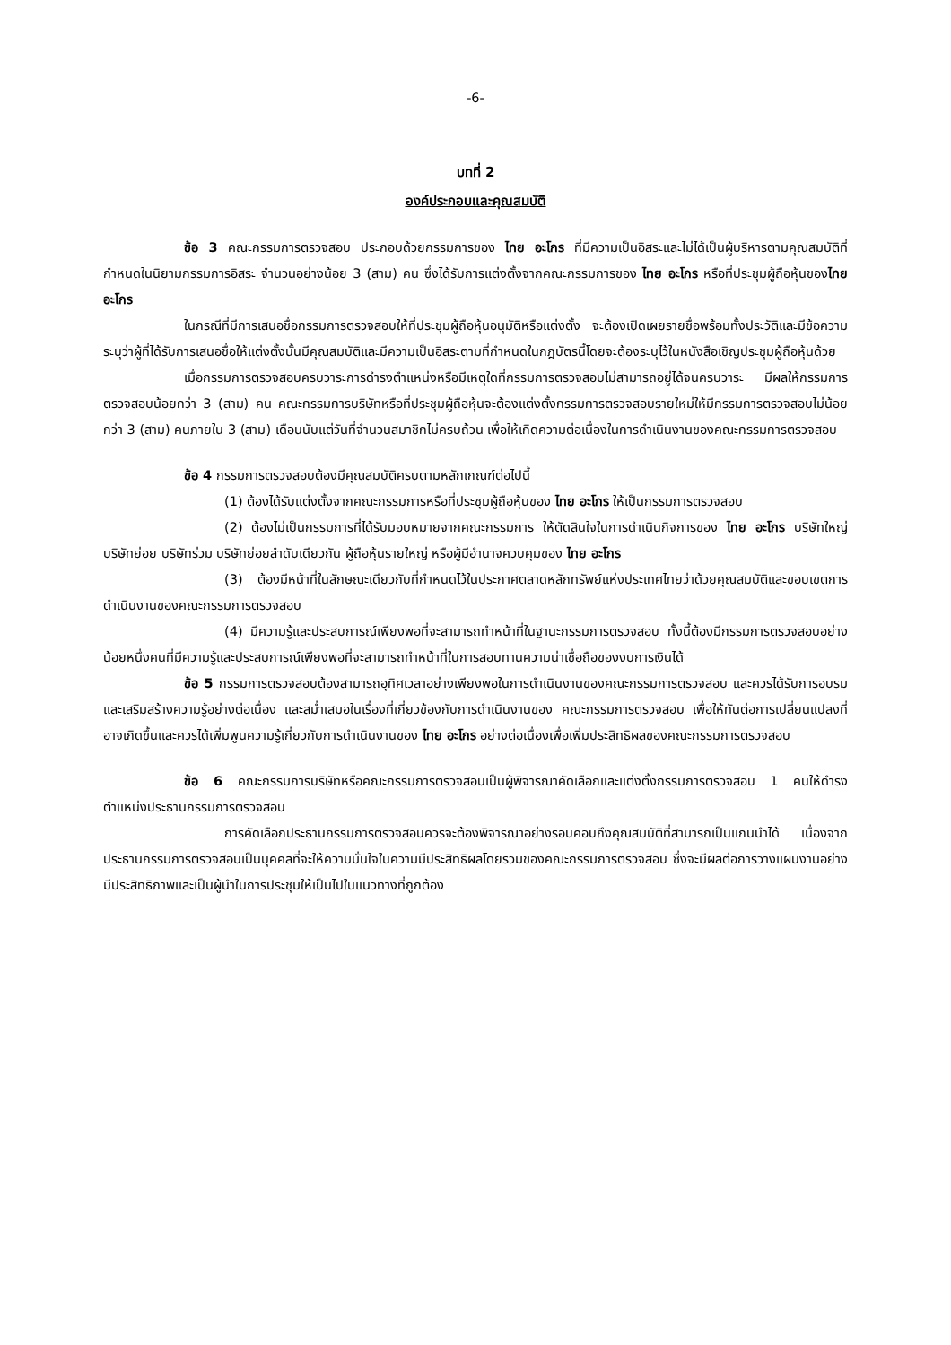-6-
บทที่ 2
องค์ประกอบและคุณสมบัติ
ข้อ 3 คณะกรรมการตรวจสอบ ประกอบด้วยกรรมการของ ไทย อะโกร ที่มีความเป็นอิสระและไม่ได้เป็นผู้บริหารตามคุณสมบัติที่กำหนดในนิยามกรรมการอิสระ จำนวนอย่างน้อย 3 (สาม) คน ซึ่งได้รับการแต่งตั้งจากคณะกรรมการของ ไทย อะโกร หรือที่ประชุมผู้ถือหุ้นของไทย อะโกร
ในกรณีที่มีการเสนอชื่อกรรมการตรวจสอบให้ที่ประชุมผู้ถือหุ้นอนุมัติหรือแต่งตั้ง จะต้องเปิดเผยรายชื่อพร้อมทั้งประวัติและมีข้อความระบุว่าผู้ที่ได้รับการเสนอชื่อให้แต่งตั้งนั้นมีคุณสมบัติและมีความเป็นอิสระตามที่กำหนดในกฎบัตรนี้โดยจะต้องระบุไว้ในหนังสือเชิญประชุมผู้ถือหุ้นด้วย
เมื่อกรรมการตรวจสอบครบวาระการดำรงตำแหน่งหรือมีเหตุใดที่กรรมการตรวจสอบไม่สามารถอยู่ได้จนครบวาระ มีผลให้กรรมการตรวจสอบน้อยกว่า 3 (สาม) คน คณะกรรมการบริษัทหรือที่ประชุมผู้ถือหุ้นจะต้องแต่งตั้งกรรมการตรวจสอบรายใหม่ให้มีกรรมการตรวจสอบไม่น้อยกว่า 3 (สาม) คนภายใน 3 (สาม) เดือนนับแต่วันที่จำนวนสมาชิกไม่ครบถ้วน เพื่อให้เกิดความต่อเนื่องในการดำเนินงานของคณะกรรมการตรวจสอบ
ข้อ 4 กรรมการตรวจสอบต้องมีคุณสมบัติครบตามหลักเกณฑ์ต่อไปนี้
(1) ต้องได้รับแต่งตั้งจากคณะกรรมการหรือที่ประชุมผู้ถือหุ้นของ ไทย อะโกร ให้เป็นกรรมการตรวจสอบ
(2) ต้องไม่เป็นกรรมการที่ได้รับมอบหมายจากคณะกรรมการ ให้ตัดสินใจในการดำเนินกิจการของ ไทย อะโกร บริษัทใหญ่ บริษัทย่อย บริษัทร่วม บริษัทย่อยลำดับเดียวกัน ผู้ถือหุ้นรายใหญ่ หรือผู้มีอำนาจควบคุมของ ไทย อะโกร
(3) ต้องมีหน้าที่ในลักษณะเดียวกับที่กำหนดไว้ในประกาศตลาดหลักทรัพย์แห่งประเทศไทยว่าด้วยคุณสมบัติและขอบเขตการดำเนินงานของคณะกรรมการตรวจสอบ
(4) มีความรู้และประสบการณ์เพียงพอที่จะสามารถทำหน้าที่ในฐานะกรรมการตรวจสอบ ทั้งนี้ต้องมีกรรมการตรวจสอบอย่างน้อยหนึ่งคนที่มีความรู้และประสบการณ์เพียงพอที่จะสามารถทำหน้าที่ในการสอบทานความน่าเชื่อถือของงบการเงินได้
ข้อ 5 กรรมการตรวจสอบต้องสามารถอุทิศเวลาอย่างเพียงพอในการดำเนินงานของคณะกรรมการตรวจสอบ และควรได้รับการอบรมและเสริมสร้างความรู้อย่างต่อเนื่อง และสม่ำเสมอในเรื่องที่เกี่ยวข้องกับการดำเนินงานของ คณะกรรมการตรวจสอบ เพื่อให้ทันต่อการเปลี่ยนแปลงที่อาจเกิดขึ้นและควรได้เพิ่มพูนความรู้เกี่ยวกับการดำเนินงานของ ไทย อะโกร อย่างต่อเนื่องเพื่อเพิ่มประสิทธิผลของคณะกรรมการตรวจสอบ
ข้อ 6 คณะกรรมการบริษัทหรือคณะกรรมการตรวจสอบเป็นผู้พิจารณาคัดเลือกและแต่งตั้งกรรมการตรวจสอบ 1 คนให้ดำรงตำแหน่งประธานกรรมการตรวจสอบ
การคัดเลือกประธานกรรมการตรวจสอบควรจะต้องพิจารณาอย่างรอบคอบถึงคุณสมบัติที่สามารถเป็นแกนนำได้ เนื่องจากประธานกรรมการตรวจสอบเป็นบุคคลที่จะให้ความมั่นใจในความมีประสิทธิผลโดยรวมของคณะกรรมการตรวจสอบ ซึ่งจะมีผลต่อการวางแผนงานอย่างมีประสิทธิภาพและเป็นผู้นำในการประชุมให้เป็นไปในแนวทางที่ถูกต้อง